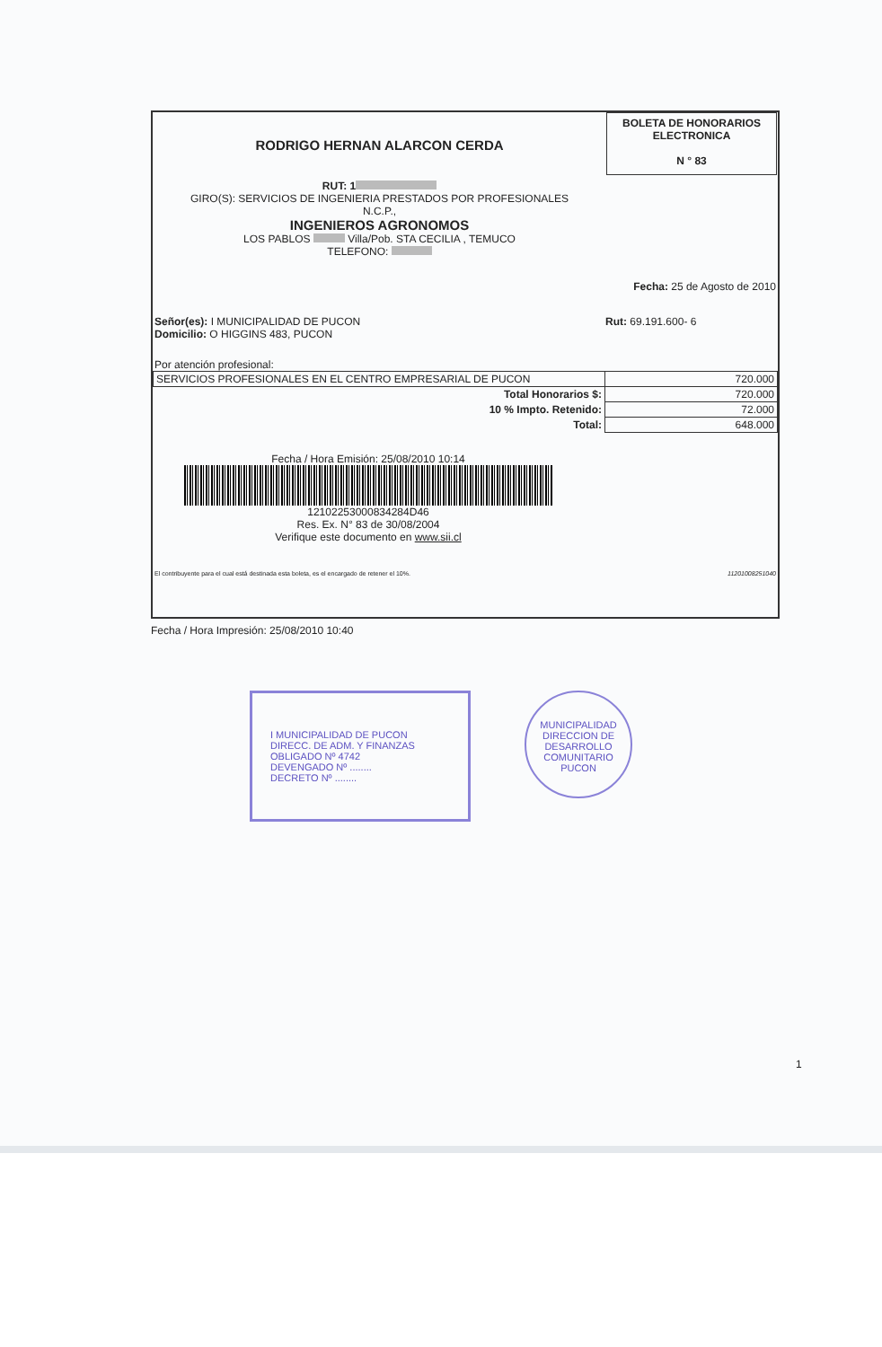RODRIGO HERNAN ALARCON CERDA
RUT: 1
GIRO(S): SERVICIOS DE INGENIERIA PRESTADOS POR PROFESIONALES
N.C.P.,
INGENIEROS AGRONOMOS
LOS PABLOS Villa/Pob. STA CECILIA , TEMUCO
TELEFONO:
BOLETA DE HONORARIOS
ELECTRONICA
N ° 83
Fecha: 25 de Agosto de 2010
Señor(es): I MUNICIPALIDAD DE PUCON
Domicilio: O HIGGINS 483, PUCON Rut: 69.191.600- 6
Por atención profesional:
| SERVICIOS PROFESIONALES EN EL CENTRO EMPRESARIAL DE PUCON | 720.000 |
| Total Honorarios $: | 720.000 |
| 10 % Impto. Retenido: | 72.000 |
| Total: | 648.000 |
Fecha / Hora Emisión: 25/08/2010 10:14
12102253000834284D46
Res. Ex. N° 83 de 30/08/2004
Verifique este documento en www.sii.cl
El contribuyente para el cual está destinada esta boleta, es el encargado de retener el 10%. 11201008251040
Fecha / Hora Impresión: 25/08/2010 10:40
I MUNICIPALIDAD DE PUCON
DIRECC. DE ADM. Y FINANZAS
OBLIGADO Nº 4742
DEVENGADO Nº ........
DECRETO Nº ........
MUNICIPALIDAD
DIRECCION DE
DESARROLLO
COMUNITARIO
PUCON
1